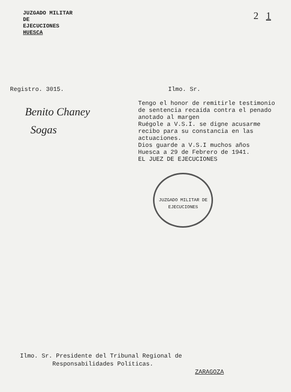JUZGADO MILITAR
DE
EJECUCIONES
HUESCA
2 1
Registro. 3015.
Benito Chaney
Sogas
Ilmo. Sr.
Tengo el honor de remitirle testimonio de sentencia recaída contra el penado anotado al margen
Ruégole a V.S.I. se digne acusarme recibo para su constancia en las actuaciones.
Dios guarde a V.S.I muchos años
Huesca a 29 de Febrero de 1941.
EL JUEZ DE EJECUCIONES
JUZGADO MILITAR DE EJECUCIONES
Ilmo. Sr. Presidente del Tribunal Regional de
Responsabilidades Políticas.
ZARAGOZA